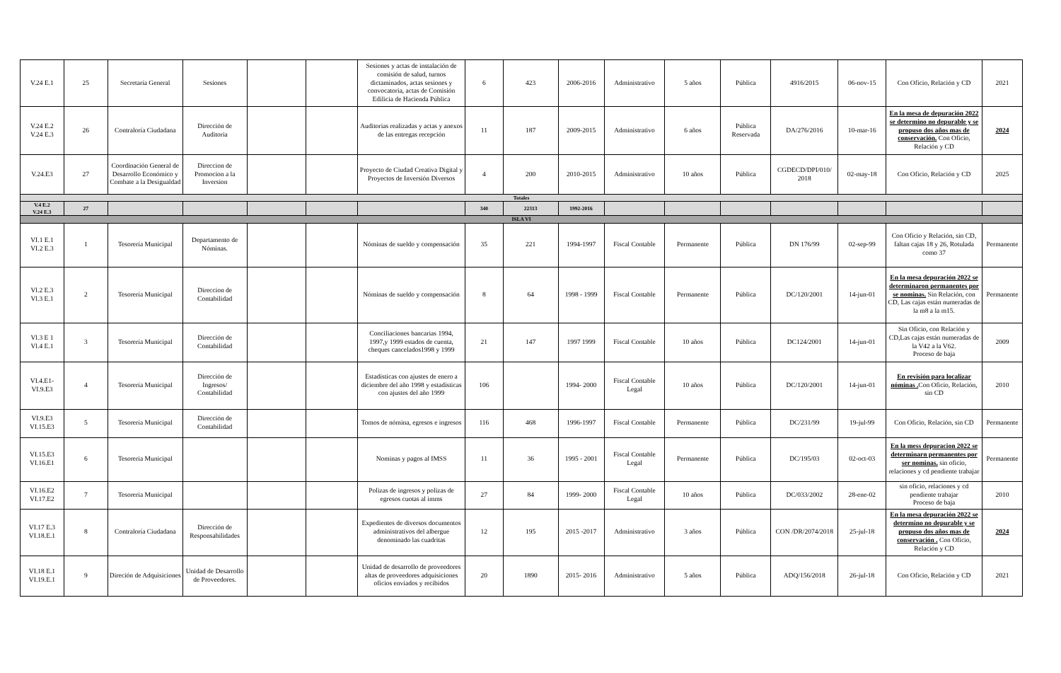| V.24 E.1 | 25 | Secretaría General | Sesiones | | | Sesiones y actas de instalación de comisión de salud, turnos dictaminados, actas sesiones y convocatoria, actas de Comisión Edilicia de Hacienda Pública | 6 | 423 | 2006-2016 | Administrativo | 5 años | Pública | 4916/2015 | 06-nov-15 | Con Oficio, Relación y CD | 2021 |
| V.24 E.2 V.24 E.3 | 26 | Contraloría Ciudadana | Dirección de Auditoria | | | Auditorias realizadas y actas y anexos de las entregas recepción | 11 | 187 | 2009-2015 | Administrativo | 6 años | Pública Reservada | DA/276/2016 | 10-mar-16 | En la mesa de depuración 2022 se determino no depurable y se propuso dos años mas de conservación. Con Oficio, Relación y CD | 2024 |
| V.24.E3 | 27 | Coordinación General de Desarrollo Económico y Combate a la Desigualdad | Direccion de Promocion a la Inversion | | | Proyecto de Ciudad Creativa Digital y Proyectos de Inversión Diversos | 4 | 200 | 2010-2015 | Administrativo | 10 años | Pública | CGDECD/DPI/010/ 2018 | 02-may-18 | Con Oficio, Relación y CD | 2025 |
| Totales | | | | | | | | | | | | | | | | |
| V.4 E.2 V.24 E.3 | 27 | | | | | | 340 | 22313 | 1992-2016 | | | | | | | |
| ISLA VI | | | | | | | | | | | | | | | | |
| VI.1 E.1 VI.2 E.3 | 1 | Tesorería Municipal | Departamento de Nóminas. | | | Nóminas de sueldo y compensación | 35 | 221 | 1994-1997 | Fiscal Contable | Permanente | Pública | DN 176/99 | 02-sep-99 | Con Oficio y Relación, sin CD, faltan cajas 18 y 26, Rotulada como 37 | Permanente |
| Vl.2 E.3 Vl.3 E.1 | 2 | Tesorería Municipal | Direccion de Contabilidad | | | Nóminas de sueldo y compensación | 8 | 64 | 1998 - 1999 | Fiscal Contable | Permanente | Pública | DC/120/2001 | 14-jun-01 | En la mesa depuración 2022 se determinaron permanentes por se nominas. Sin Relación, con CD, Las cajas están numeradas de la m8 a la m15. | Permanente |
| Vl.3 E 1 Vl.4 E.1 | 3 | Tesorería Municipal | Dirección de Contabilidad | | | Conciliaciones bancarias 1994, 1997,y 1999 estados de cuenta, cheques cancelados1998 y 1999 | 21 | 147 | 1997 1999 | Fiscal Contable | 10 años | Pública | DC124/2001 | 14-jun-01 | Sin Oficio, con Relación y CD,Las cajas están numeradas de la V42 a la V62. Proceso de baja | 2009 |
| VI.4.E1- VI.9.E3 | 4 | Tesorería Municipal | Dirección de Ingresos/ Contabilidad | | | Estadísticas con ajustes de enero a diciembre del año 1998 y estadísticas con ajustes del año 1999 | 106 | | 1994- 2000 | Fiscal Contable Legal | 10 años | Pública | DC/120/2001 | 14-jun-01 | En revisión para localizar nóminas . Con Oficio, Relación, sin CD | 2010 |
| VI.9.E3 VI.15.E3 | 5 | Tesorería Municipal | Dirección de Contabilidad | | | Tomos de nómina, egresos e ingresos | 116 | 468 | 1996-1997 | Fiscal Contable | Permanente | Pública | DC/231/99 | 19-jul-99 | Con Oficio, Relación, sin CD | Permanente |
| VI.15.E3 VI.16.E1 | 6 | Tesoreria Municipal | | | | Nominas y pagos al IMSS | 11 | 36 | 1995 - 2001 | Fiscal Contable Legal | Permanente | Pública | DC/195/03 | 02-oct-03 | En la mess depuracion 2022 se determinarn permanentes por ser nominas. sin oficio, relaciones y cd pendiente trabajar | Permanente |
| VI.16.E2 VI.17.E2 | 7 | Tesoreria Municipal | | | | Polizas de ingresos y polizas de egresos cuotas al imms | 27 | 84 | 1999- 2000 | Fiscal Contable Legal | 10 años | Pública | DC/033/2002 | 28-ene-02 | sin oficio, relaciones y cd pendiente trabajar Proceso de baja | 2010 |
| VI.17 E.3 VI.18.E.1 | 8 | Contraloría Ciudadana | Dirección de Responsabilidades | | | Expedientes de diversos documentos administrativos del albergue denominado las cuadritas | 12 | 195 | 2015 -2017 | Administrativo | 3 años | Pública | CON /DR/2074/2018 | 25-jul-18 | En la mesa depuración 2022 se determino no depurable y se propuso dos años mas de conservación . Con Oficio, Relación y CD | 2024 |
| VI.18 E.1 VI.19.E.1 | 9 | Direción de Adquisiciones | Unidad de Desarrollo de Proveedores. | | | Unidad de desarrollo de proveedores altas de proveedores adquisiciones oficios enviados y recibidos | 20 | 1890 | 2015- 2016 | Administrativo | 5 años | Pública | ADQ/156/2018 | 26-jul-18 | Con Oficio, Relación y CD | 2021 |